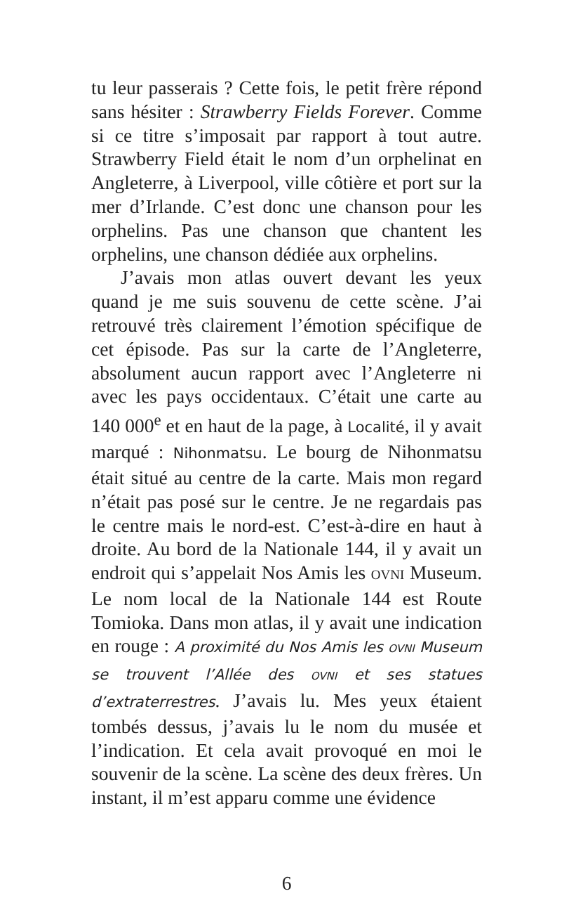tu leur passerais ? Cette fois, le petit frère répond sans hésiter : Strawberry Fields Forever. Comme si ce titre s’imposait par rapport à tout autre. Strawberry Field était le nom d’un orphelinat en Angleterre, à Liverpool, ville côtière et port sur la mer d’Irlande. C’est donc une chanson pour les orphelins. Pas une chanson que chantent les orphelins, une chanson dédiée aux orphelins.
J’avais mon atlas ouvert devant les yeux quand je me suis souvenu de cette scène. J’ai retrouvé très clairement l’émotion spécifique de cet épisode. Pas sur la carte de l’Angleterre, absolument aucun rapport avec l’Angleterre ni avec les pays occidentaux. C’était une carte au 140 000<sup>e</sup> et en haut de la page, à Localité, il y avait marqué : Nihonmatsu. Le bourg de Nihonmatsu était situé au centre de la carte. Mais mon regard n’était pas posé sur le centre. Je ne regardais pas le centre mais le nord-est. C’est-à-dire en haut à droite. Au bord de la Nationale 144, il y avait un endroit qui s’appelait Nos Amis les OVNI Museum. Le nom local de la Nationale 144 est Route Tomioka. Dans mon atlas, il y avait une indication en rouge : A proximité du Nos Amis les OVNI Museum se trouvent l’Allée des OVNI et ses statues d’extraterrestres. J’avais lu. Mes yeux étaient tombés dessus, j’avais lu le nom du musée et l’indication. Et cela avait provoqué en moi le souvenir de la scène. La scène des deux frères. Un instant, il m’est apparu comme une évidence
6